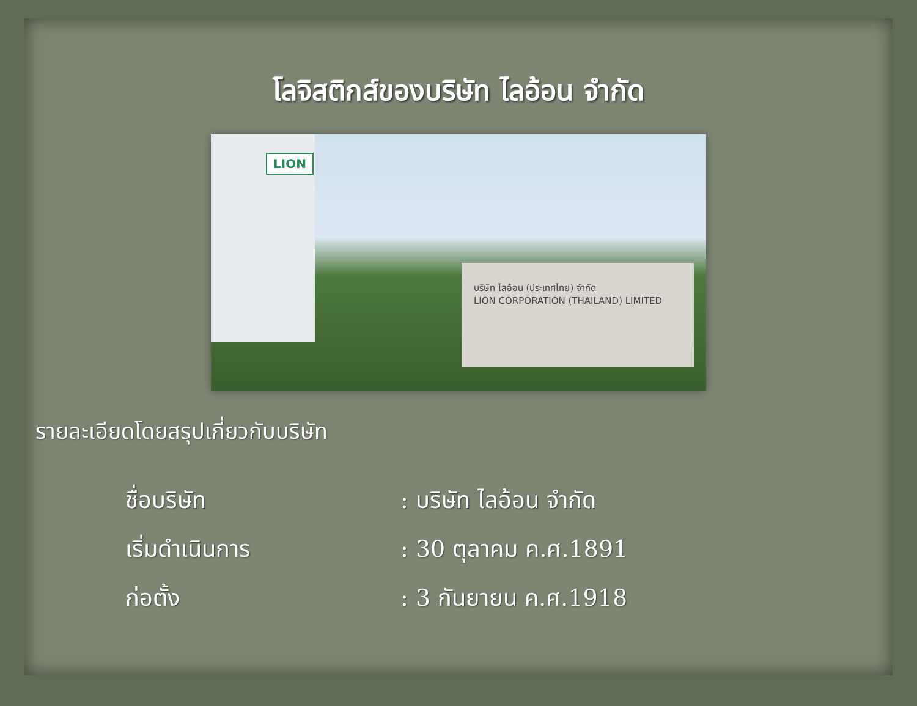โลจิสติกส์ของบริษัท ไลอ้อน จำกัด
LION
บริษัท ไลอ้อน (ประเทศไทย) จำกัด
LION CORPORATION (THAILAND) LIMITED
รายละเอียดโดยสรุปเกี่ยวกับบริษัท
ชื่อบริษัท: บริษัท ไลอ้อน จำกัด
เริ่มดำเนินการ: 30 ตุลาคม ค.ศ.1891
ก่อตั้ง: 3 กันยายน ค.ศ.1918